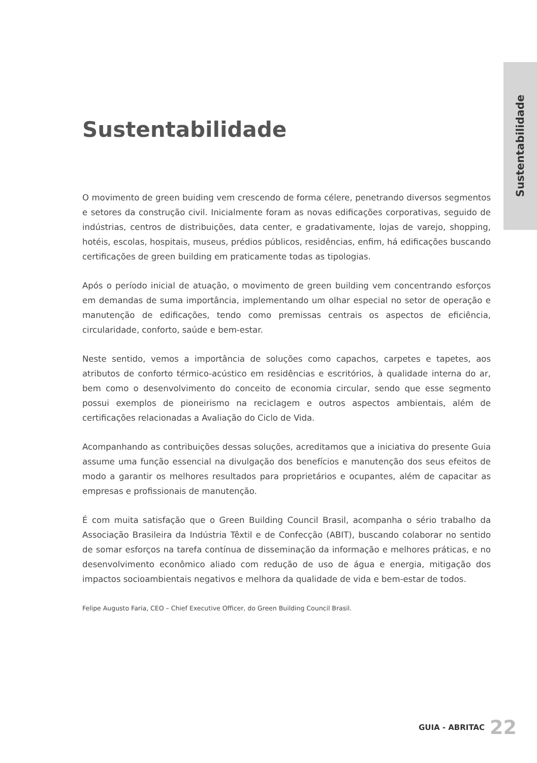Sustentabilidade
Sustentabilidade
O movimento de green buiding vem crescendo de forma célere, penetrando diversos segmentos e setores da construção civil. Inicialmente foram as novas edificações corporativas, seguido de indústrias, centros de distribuições, data center, e gradativamente, lojas de varejo, shopping, hotéis, escolas, hospitais, museus, prédios públicos, residências, enfim, há edificações buscando certificações de green building em praticamente todas as tipologias.
Após o período inicial de atuação, o movimento de green building vem concentrando esforços em demandas de suma importância, implementando um olhar especial no setor de operação e manutenção de edificações, tendo como premissas centrais os aspectos de eficiência, circularidade, conforto, saúde e bem-estar.
Neste sentido, vemos a importância de soluções como capachos, carpetes e tapetes, aos atributos de conforto térmico-acústico em residências e escritórios, à qualidade interna do ar, bem como o desenvolvimento do conceito de economia circular, sendo que esse segmento possui exemplos de pioneirismo na reciclagem e outros aspectos ambientais, além de certificações relacionadas a Avaliação do Ciclo de Vida.
Acompanhando as contribuições dessas soluções, acreditamos que a iniciativa do presente Guia assume uma função essencial na divulgação dos benefícios e manutenção dos seus efeitos de modo a garantir os melhores resultados para proprietários e ocupantes, além de capacitar as empresas e profissionais de manutenção.
É com muita satisfação que o Green Building Council Brasil, acompanha o sério trabalho da Associação Brasileira da Indústria Têxtil e de Confecção (ABIT), buscando colaborar no sentido de somar esforços na tarefa contínua de disseminação da informação e melhores práticas, e no desenvolvimento econômico aliado com redução de uso de água e energia, mitigação dos impactos socioambientais negativos e melhora da qualidade de vida e bem-estar de todos.
Felipe Augusto Faria, CEO – Chief Executive Officer, do Green Building Council Brasil.
GUIA - ABRITAC 22